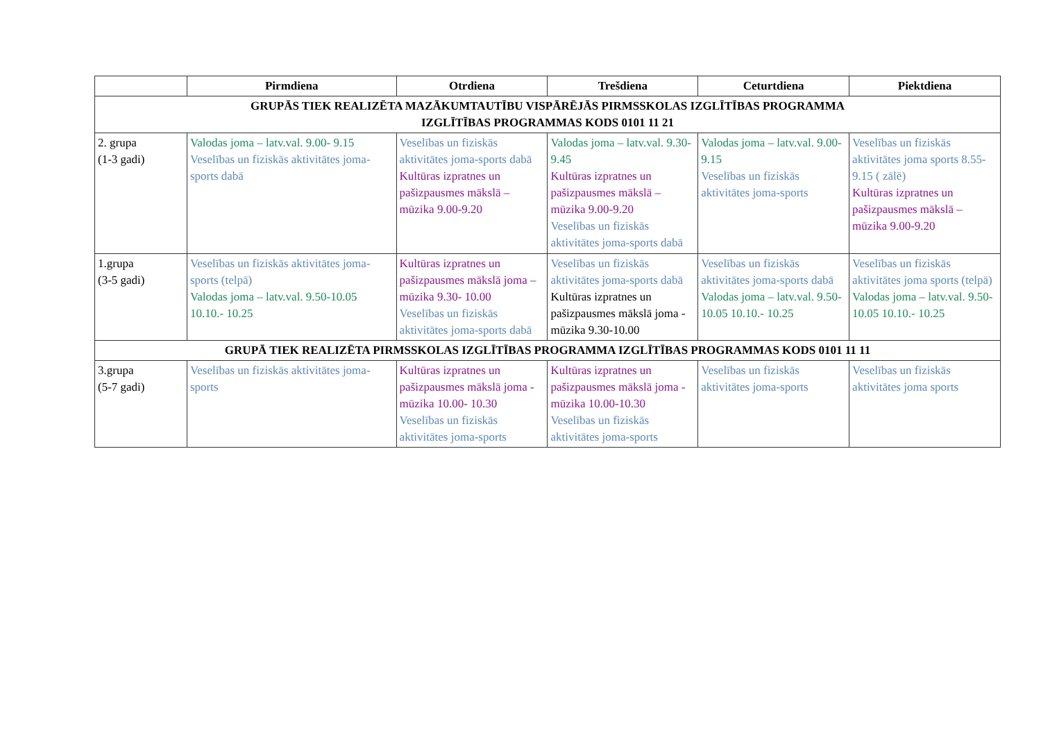| | Pirmdiena | Otrdiena | Trešdiena | Ceturtdiena | Piektdiena |
| --- | --- | --- | --- | --- | --- |
| GRUPĀS TIEK REALIZĒTA MAZĀKUMTAUTĪBU VISPĀRĒJĀS PIRMSSKOLAS IZGLĪTĪBAS PROGRAMMA IZGLĪTĪBAS PROGRAMMAS KODS 0101 11 21 | | | | | |
| 2. grupa (1-3 gadi) | Valodas joma – latv.val. 9.00- 9.15 Veselības un fiziskās aktivitātes joma-sports dabā | Veselības un fiziskās aktivitātes joma-sports dabā Kultūras izpratnes un pašizpausmes mākslā – mūzika 9.00-9.20 | Valodas joma – latv.val. 9.30-9.45 Kultūras izpratnes un pašizpausmes mākslā – mūzika 9.00-9.20 Veselības un fiziskās aktivitātes joma-sports dabā | Valodas joma – latv.val. 9.00- 9.15 Veselības un fiziskās aktivitātes joma-sports | Veselības un fiziskās aktivitātes joma sports 8.55-9.15 ( zālē) Kultūras izpratnes un pašizpausmes mākslā – mūzika 9.00-9.20 |
| 1.grupa (3-5 gadi) | Veselības un fiziskās aktivitātes joma-sports (telpā) Valodas joma – latv.val. 9.50-10.05 10.10.- 10.25 | Kultūras izpratnes un pašizpausmes mākslā joma – mūzika 9.30- 10.00 Veselības un fiziskās aktivitātes joma-sports dabā | Veselības un fiziskās aktivitātes joma-sports dabā Kultūras izpratnes un pašizpausmes mākslā joma - mūzika 9.30-10.00 | Veselības un fiziskās aktivitātes joma-sports dabā Valodas joma – latv.val. 9.50-10.05 10.10.- 10.25 | Veselības un fiziskās aktivitātes joma sports (telpā) Valodas joma – latv.val. 9.50-10.05 10.10.- 10.25 |
| GRUPĀ TIEK REALIZĒTA PIRMSSKOLAS IZGLĪTĪBAS PROGRAMMA IZGLĪTĪBAS PROGRAMMAS KODS 0101 11 11 | | | | | |
| 3.grupa (5-7 gadi) | Veselības un fiziskās aktivitātes joma-sports | Kultūras izpratnes un pašizpausmes mākslā joma - mūzika 10.00- 10.30 Veselības un fiziskās aktivitātes joma-sports | Kultūras izpratnes un pašizpausmes mākslā joma - mūzika 10.00-10.30 Veselības un fiziskās aktivitātes joma-sports | Veselības un fiziskās aktivitātes joma-sports | Veselības un fiziskās aktivitātes joma sports |